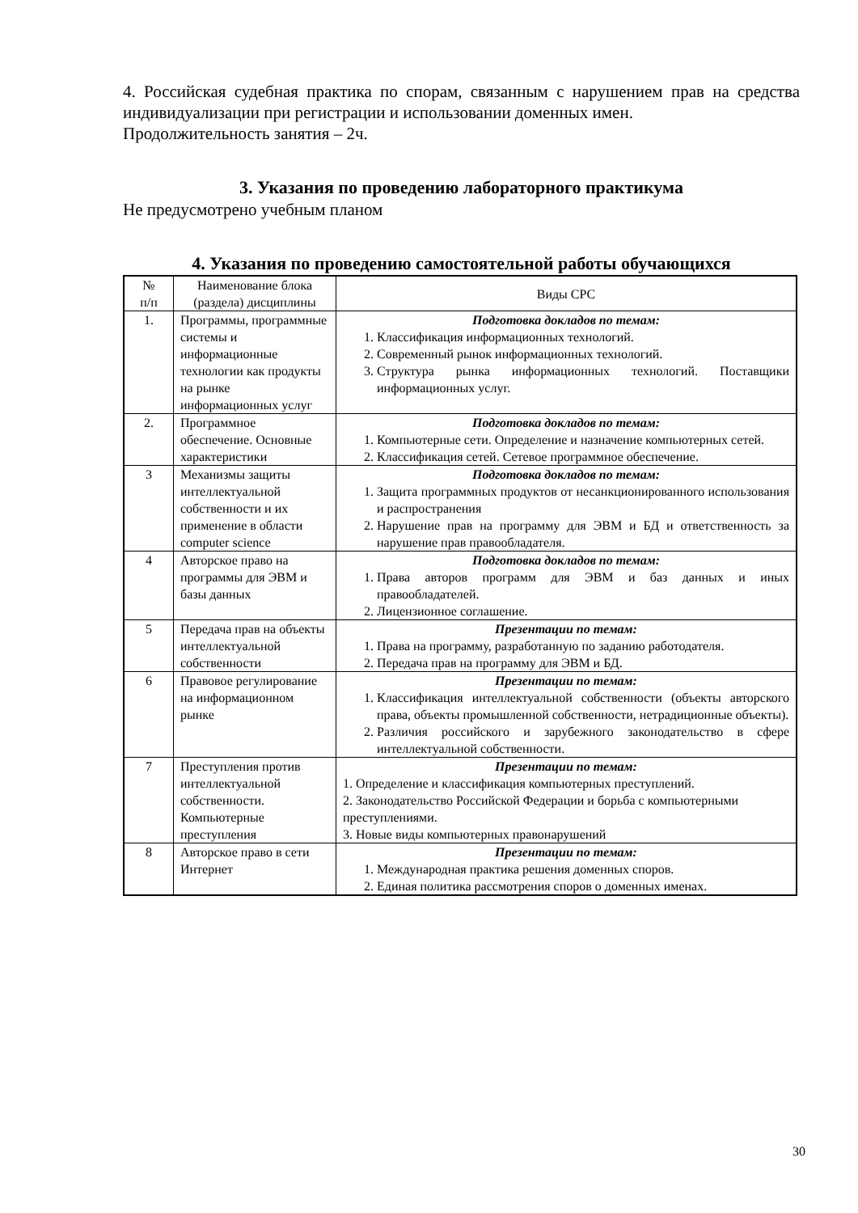4. Российская судебная практика по спорам, связанным с нарушением прав на средства индивидуализации при регистрации и использовании доменных имен.
Продолжительность занятия – 2ч.
3. Указания по проведению лабораторного практикума
Не предусмотрено учебным планом
4. Указания по проведению самостоятельной работы обучающихся
| № п/п | Наименование блока (раздела) дисциплины | Виды СРС |
| --- | --- | --- |
| 1. | Программы, программные системы и информационные технологии как продукты на рынке информационных услуг | Подготовка докладов по темам: 1. Классификация информационных технологий. 2. Современный рынок информационных технологий. 3. Структура рынка информационных технологий. Поставщики информационных услуг. |
| 2. | Программное обеспечение. Основные характеристики | Подготовка докладов по темам: 1. Компьютерные сети. Определение и назначение компьютерных сетей. 2. Классификация сетей. Сетевое программное обеспечение. |
| 3 | Механизмы защиты интеллектуальной собственности и их применение в области computer science | Подготовка докладов по темам: 1. Защита программных продуктов от несанкционированного использования и распространения 2. Нарушение прав на программу для ЭВМ и БД и ответственность за нарушение прав правообладателя. |
| 4 | Авторское право на программы для ЭВМ и базы данных | Подготовка докладов по темам: 1. Права авторов программ для ЭВМ и баз данных и иных правообладателей. 2. Лицензионное соглашение. |
| 5 | Передача прав на объекты интеллектуальной собственности | Презентации по темам: 1. Права на программу, разработанную по заданию работодателя. 2. Передача прав на программу для ЭВМ и БД. |
| 6 | Правовое регулирование на информационном рынке | Презентации по темам: 1. Классификация интеллектуальной собственности (объекты авторского права, объекты промышленной собственности, нетрадиционные объекты). 2. Различия российского и зарубежного законодательство в сфере интеллектуальной собственности. |
| 7 | Преступления против интеллектуальной собственности. Компьютерные преступления | Презентации по темам: 1. Определение и классификация компьютерных преступлений. 2. Законодательство Российской Федерации и борьба с компьютерными преступлениями. 3. Новые виды компьютерных правонарушений |
| 8 | Авторское право в сети Интернет | Презентации по темам: 1. Международная практика решения доменных споров. 2. Единая политика рассмотрения споров о доменных именах. |
30